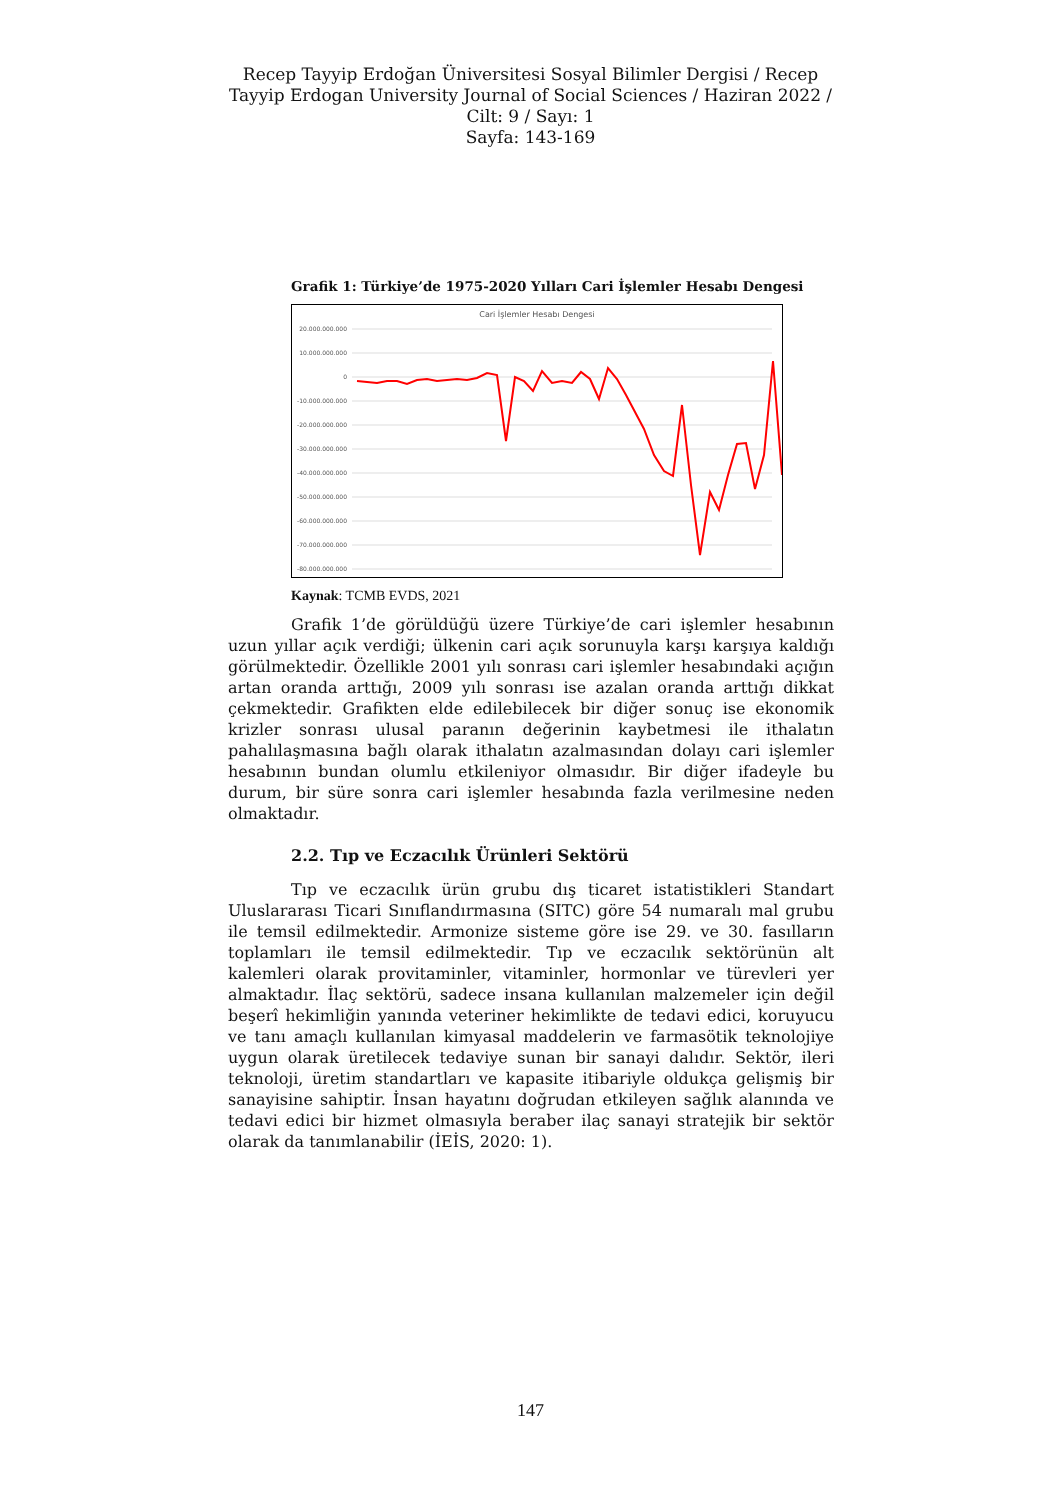Recep Tayyip Erdoğan Üniversitesi Sosyal Bilimler Dergisi / Recep Tayyip Erdogan University Journal of Social Sciences / Haziran 2022 / Cilt: 9 / Sayı: 1
Sayfa: 143-169
Grafik 1: Türkiye’de 1975-2020 Yılları Cari İşlemler Hesabı Dengesi
Cari İşlemler Hesabı Dengesi
20.000.000.000
10.000.000.000
0
-10.000.000.000
-20.000.000.000
-30.000.000.000
-40.000.000.000
-50.000.000.000
-60.000.000.000
-70.000.000.000
-80.000.000.000
Kaynak: TCMB EVDS, 2021
Grafik 1’de görüldüğü üzere Türkiye’de cari işlemler hesabının uzun yıllar açık verdiği; ülkenin cari açık sorunuyla karşı karşıya kaldığı görülmektedir. Özellikle 2001 yılı sonrası cari işlemler hesabındaki açığın artan oranda arttığı, 2009 yılı sonrası ise azalan oranda arttığı dikkat çekmektedir. Grafikten elde edilebilecek bir diğer sonuç ise ekonomik krizler sonrası ulusal paranın değerinin kaybetmesi ile ithalatın pahalılaşmasına bağlı olarak ithalatın azalmasından dolayı cari işlemler hesabının bundan olumlu etkileniyor olmasıdır. Bir diğer ifadeyle bu durum, bir süre sonra cari işlemler hesabında fazla verilmesine neden olmaktadır.
2.2. Tıp ve Eczacılık Ürünleri Sektörü
Tıp ve eczacılık ürün grubu dış ticaret istatistikleri Standart Uluslararası Ticari Sınıflandırmasına (SITC) göre 54 numaralı mal grubu ile temsil edilmektedir. Armonize sisteme göre ise 29. ve 30. fasılların toplamları ile temsil edilmektedir. Tıp ve eczacılık sektörünün alt kalemleri olarak provitaminler, vitaminler, hormonlar ve türevleri yer almaktadır. İlaç sektörü, sadece insana kullanılan malzemeler için değil beşerî hekimliğin yanında veteriner hekimlikte de tedavi edici, koruyucu ve tanı amaçlı kullanılan kimyasal maddelerin ve farmasötik teknolojiye uygun olarak üretilecek tedaviye sunan bir sanayi dalıdır. Sektör, ileri teknoloji, üretim standartları ve kapasite itibariyle oldukça gelişmiş bir sanayisine sahiptir. İnsan hayatını doğrudan etkileyen sağlık alanında ve tedavi edici bir hizmet olmasıyla beraber ilaç sanayi stratejik bir sektör olarak da tanımlanabilir (İEİS, 2020: 1).
147